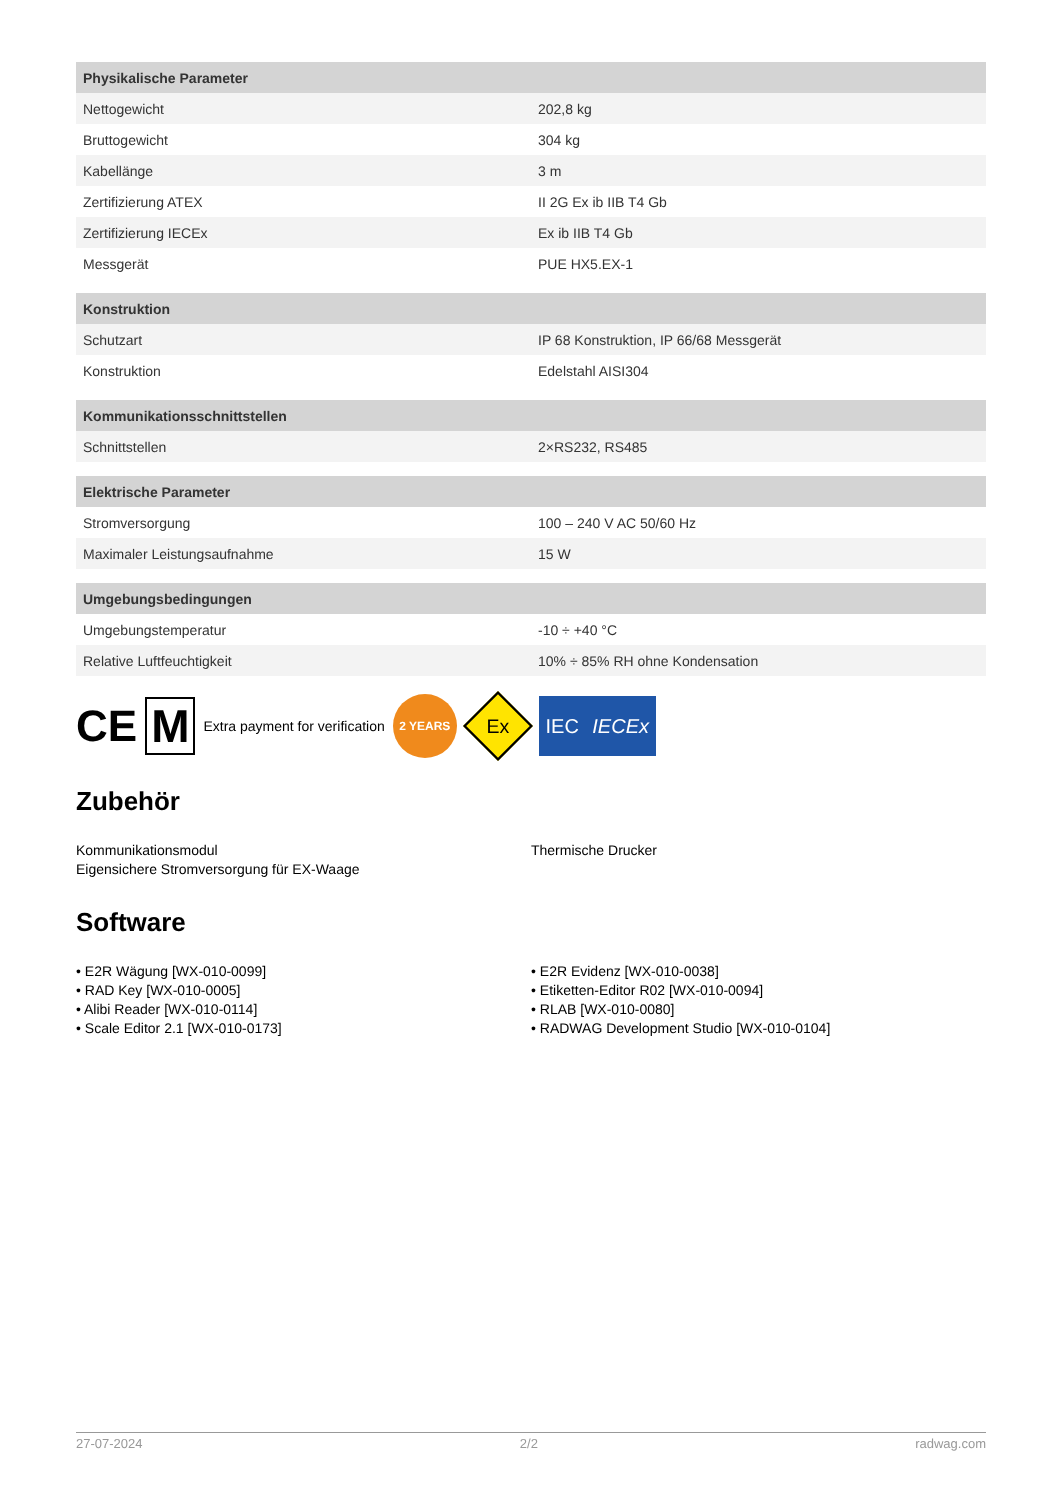| Physikalische Parameter | |
| --- | --- |
| Nettogewicht | 202,8 kg |
| Bruttogewicht | 304 kg |
| Kabellänge | 3 m |
| Zertifizierung ATEX | II 2G Ex ib IIB T4 Gb |
| Zertifizierung IECEx | Ex ib IIB T4 Gb |
| Messgerät | PUE HX5.EX-1 |
| Konstruktion | |
| Schutzart | IP 68 Konstruktion, IP 66/68 Messgerät |
| Konstruktion | Edelstahl AISI304 |
| Kommunikationsschnittstellen | |
| Schnittstellen | 2×RS232, RS485 |
| Elektrische Parameter | |
| Stromversorgung | 100 – 240 V AC 50/60 Hz |
| Maximaler Leistungsaufnahme | 15 W |
| Umgebungsbedingungen | |
| Umgebungstemperatur | -10 ÷ +40 °C |
| Relative Luftfeuchtigkeit | 10% ÷ 85% RH ohne Kondensation |
CE M Extra payment for verification 2 YEARS Ex IEC IECEx
Zubehör
Kommunikationsmodul
Eigensichere Stromversorgung für EX-Waage
Thermische Drucker
Software
• E2R Wägung [WX-010-0099]
• RAD Key [WX-010-0005]
• Alibi Reader [WX-010-0114]
• Scale Editor 2.1 [WX-010-0173]
• E2R Evidenz [WX-010-0038]
• Etiketten-Editor R02 [WX-010-0094]
• RLAB [WX-010-0080]
• RADWAG Development Studio [WX-010-0104]
27-07-2024 2/2 radwag.com